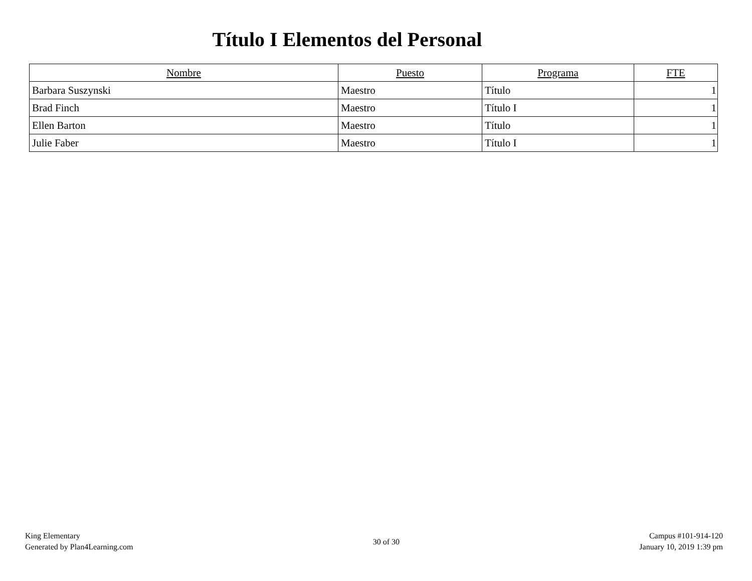Título I Elementos del Personal
| Nombre | Puesto | Programa | FTE |
| --- | --- | --- | --- |
| Barbara Suszynski | Maestro | Título | 1 |
| Brad Finch | Maestro | Título I | 1 |
| Ellen Barton | Maestro | Título | 1 |
| Julie Faber | Maestro | Título I | 1 |
King Elementary
Generated by Plan4Learning.com
30 of 30
Campus #101-914-120
January 10, 2019 1:39 pm